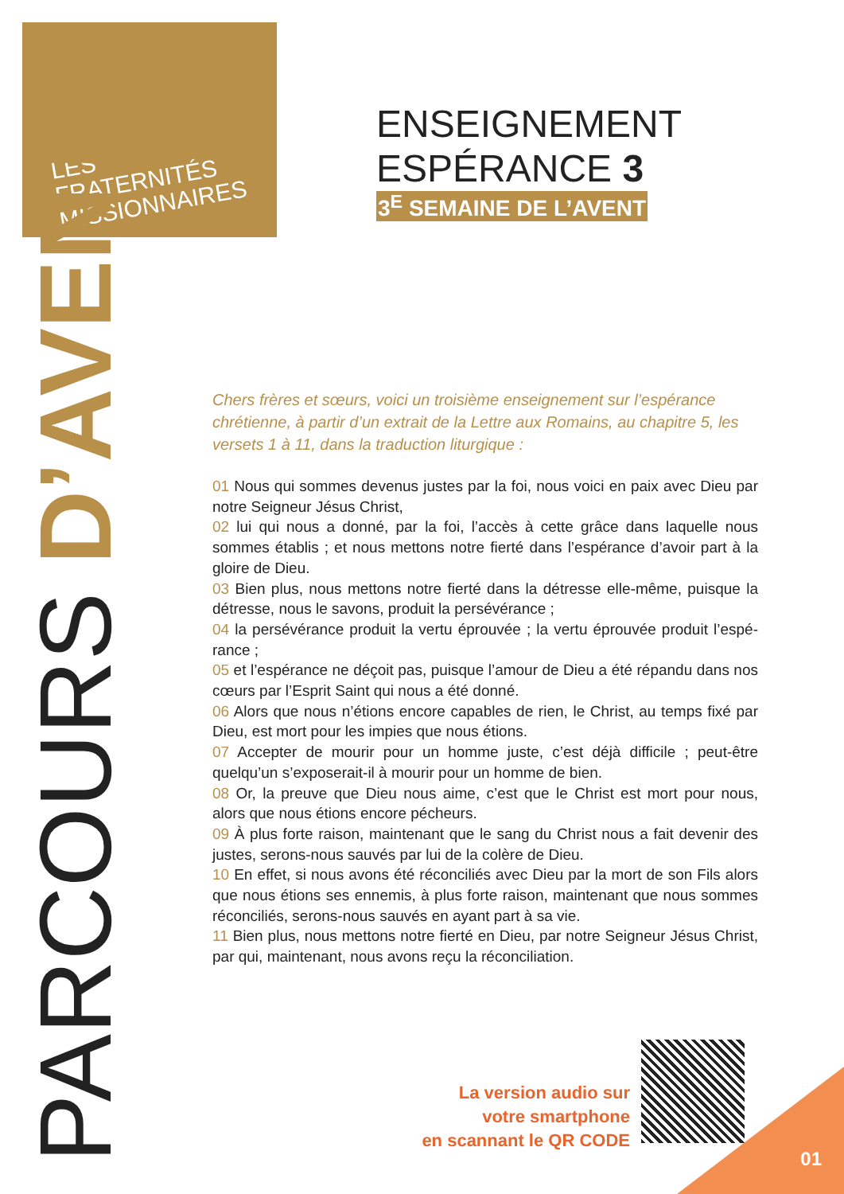LES
FRATERNITÉS
MISSIONNAIRES
PARCOURS D’AVENT
ENSEIGNEMENT
ESPÉRANCE 3
3<sup>E</sup> SEMAINE DE L’AVENT
Chers frères et sœurs, voici un troisième enseignement sur l’espérance chrétienne, à partir d’un extrait de la Lettre aux Romains, au chapitre 5, les versets 1 à 11, dans la traduction liturgique :
01 Nous qui sommes devenus justes par la foi, nous voici en paix avec Dieu par notre Seigneur Jésus Christ,
02 lui qui nous a donné, par la foi, l’accès à cette grâce dans laquelle nous sommes établis ; et nous mettons notre fierté dans l’espérance d’avoir part à la gloire de Dieu.
03 Bien plus, nous mettons notre fierté dans la détresse elle-même, puisque la détresse, nous le savons, produit la persévérance ;
04 la persévérance produit la vertu éprouvée ; la vertu éprouvée produit l’espé-rance ;
05 et l’espérance ne déçoit pas, puisque l’amour de Dieu a été répandu dans nos cœurs par l’Esprit Saint qui nous a été donné.
06 Alors que nous n’étions encore capables de rien, le Christ, au temps fixé par Dieu, est mort pour les impies que nous étions.
07 Accepter de mourir pour un homme juste, c’est déjà difficile ; peut-être quelqu’un s’exposerait-il à mourir pour un homme de bien.
08 Or, la preuve que Dieu nous aime, c’est que le Christ est mort pour nous, alors que nous étions encore pécheurs.
09 À plus forte raison, maintenant que le sang du Christ nous a fait devenir des justes, serons-nous sauvés par lui de la colère de Dieu.
10 En effet, si nous avons été réconciliés avec Dieu par la mort de son Fils alors que nous étions ses ennemis, à plus forte raison, maintenant que nous sommes réconciliés, serons-nous sauvés en ayant part à sa vie.
11 Bien plus, nous mettons notre fierté en Dieu, par notre Seigneur Jésus Christ, par qui, maintenant, nous avons reçu la réconciliation.
La version audio sur
votre smartphone
en scannant le QR CODE
01